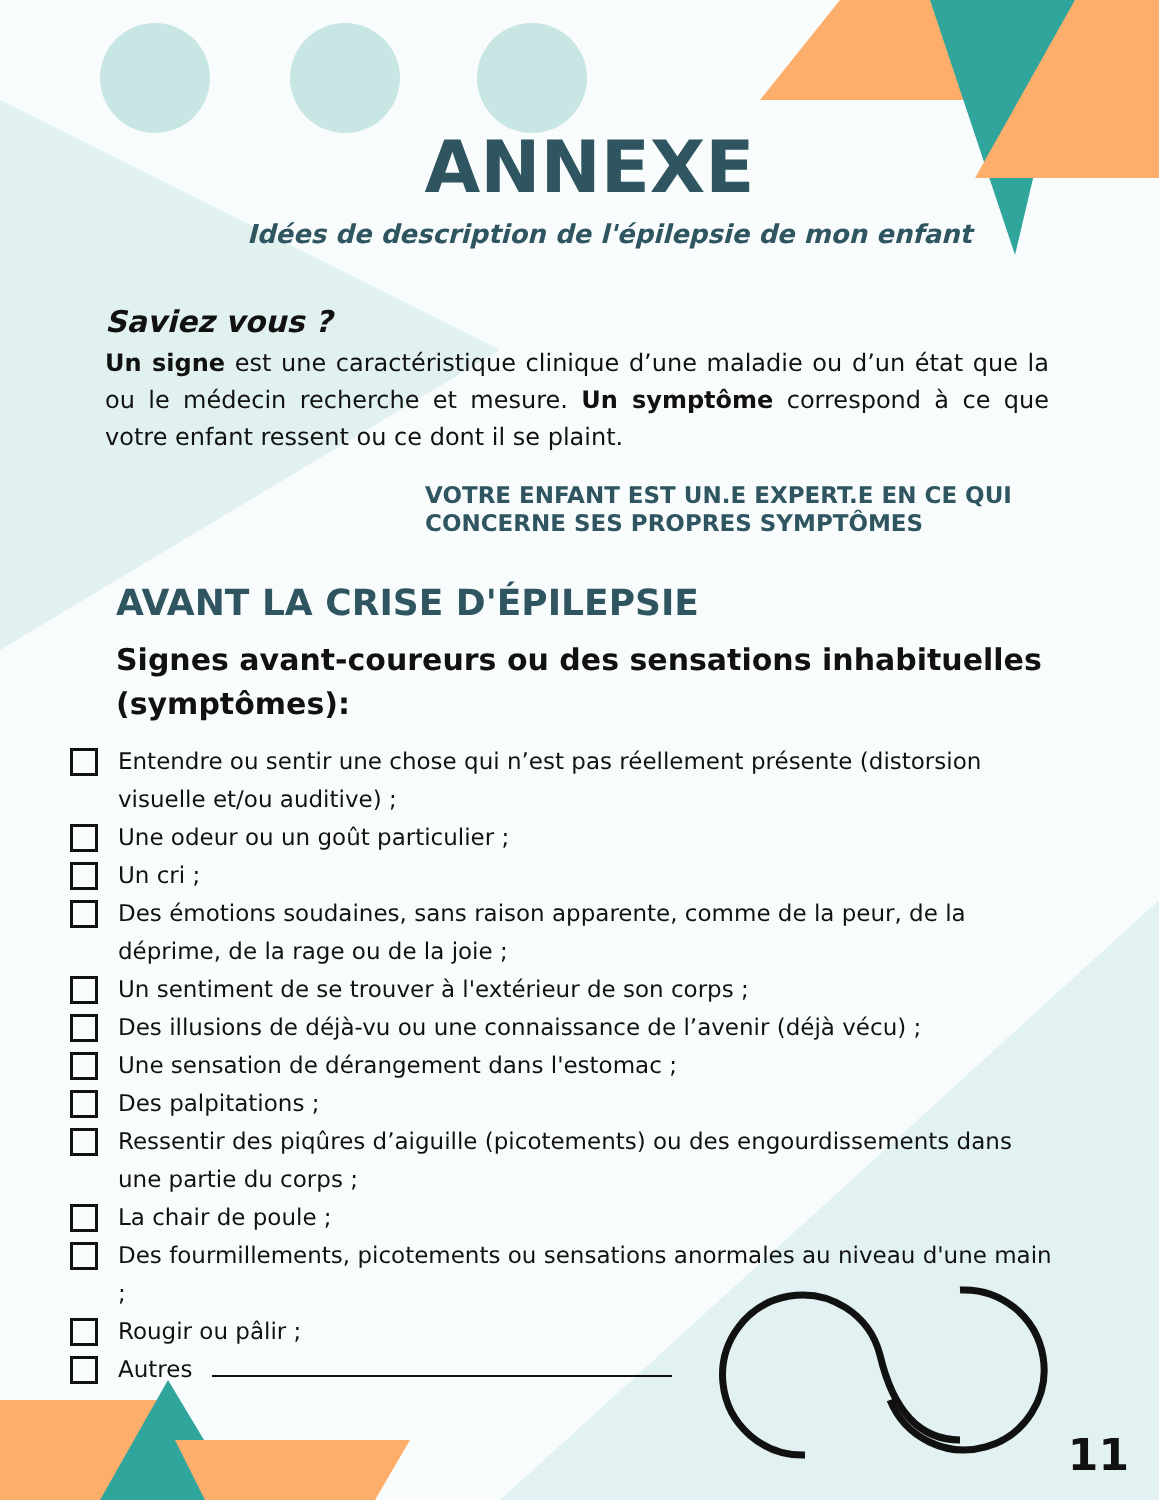ANNEXE
Idées de description de l'épilepsie de mon enfant
Saviez vous ?
Un signe est une caractéristique clinique d’une maladie ou d’un état que la ou le médecin recherche et mesure. Un symptôme correspond à ce que votre enfant ressent ou ce dont il se plaint.
VOTRE ENFANT EST UN.E EXPERT.E EN CE QUI CONCERNE SES PROPRES SYMPTÔMES
AVANT LA CRISE D'ÉPILEPSIE
Signes avant-coureurs ou des sensations inhabituelles (symptômes):
Entendre ou sentir une chose qui n’est pas réellement présente (distorsion visuelle et/ou auditive) ;
Une odeur ou un goût particulier ;
Un cri ;
Des émotions soudaines, sans raison apparente, comme de la peur, de la déprime, de la rage ou de la joie ;
Un sentiment de se trouver à l'extérieur de son corps ;
Des illusions de déjà-vu ou une connaissance de l’avenir (déjà vécu) ;
Une sensation de dérangement dans l'estomac ;
Des palpitations ;
Ressentir des piqûres d’aiguille (picotements) ou des engourdissements dans une partie du corps ;
La chair de poule ;
Des fourmillements, picotements ou sensations anormales au niveau d'une main ;
Rougir ou pâlir ;
Autres
11